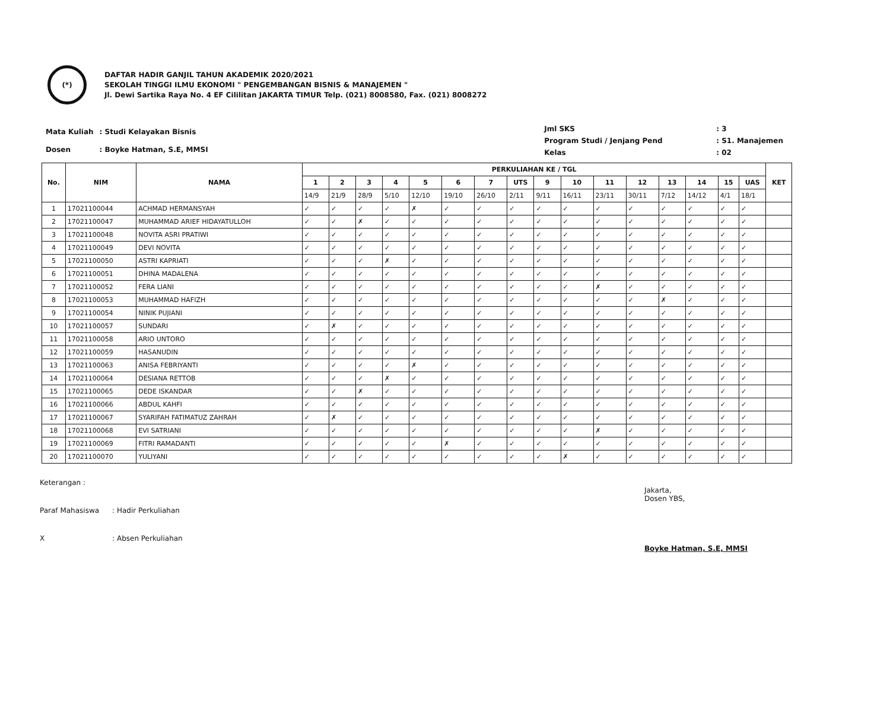(*)
DAFTAR HADIR GANJIL TAHUN AKADEMIK 2020/2021
SEKOLAH TINGGI ILMU EKONOMI " PENGEMBANGAN BISNIS & MANAJEMEN "
Jl. Dewi Sartika Raya No. 4 EF Cililitan JAKARTA TIMUR Telp. (021) 8008580, Fax. (021) 8008272
| Mata Kuliah | : Studi Kelayakan Bisnis |
| Dosen | : Boyke Hatman, S.E, MMSI |
| Jml SKS | : 3 |
| Program Studi / Jenjang Pend | : S1. Manajemen |
| Kelas | : 02 |
| No. | NIM | NAMA | PERKULIAHAN KE / TGL | | | | | | | | | | | | | | | | KET |
| --- | --- | --- | --- | --- | --- | --- | --- | --- | --- | --- | --- | --- | --- | --- | --- | --- | --- | --- | --- |
| | | | 1 | 2 | 3 | 4 | 5 | 6 | 7 | UTS | 9 | 10 | 11 | 12 | 13 | 14 | 15 | UAS | |
| | | | 14/9 | 21/9 | 28/9 | 5/10 | 12/10 | 19/10 | 26/10 | 2/11 | 9/11 | 16/11 | 23/11 | 30/11 | 7/12 | 14/12 | 4/1 | 18/1 | |
| 1 | 17021100044 | ACHMAD HERMANSYAH | ✓ | ✓ | ✓ | ✓ | ✗ | ✓ | ✓ | ✓ | ✓ | ✓ | ✓ | ✓ | ✓ | ✓ | ✓ | ✓ | |
| 2 | 17021100047 | MUHAMMAD ARIEF HIDAYATULLOH | ✓ | ✓ | ✗ | ✓ | ✓ | ✓ | ✓ | ✓ | ✓ | ✓ | ✓ | ✓ | ✓ | ✓ | ✓ | ✓ | |
| 3 | 17021100048 | NOVITA ASRI PRATIWI | ✓ | ✓ | ✓ | ✓ | ✓ | ✓ | ✓ | ✓ | ✓ | ✓ | ✓ | ✓ | ✓ | ✓ | ✓ | ✓ | |
| 4 | 17021100049 | DEVI NOVITA | ✓ | ✓ | ✓ | ✓ | ✓ | ✓ | ✓ | ✓ | ✓ | ✓ | ✓ | ✓ | ✓ | ✓ | ✓ | ✓ | |
| 5 | 17021100050 | ASTRI KAPRIATI | ✓ | ✓ | ✓ | ✗ | ✓ | ✓ | ✓ | ✓ | ✓ | ✓ | ✓ | ✓ | ✓ | ✓ | ✓ | ✓ | |
| 6 | 17021100051 | DHINA MADALENA | ✓ | ✓ | ✓ | ✓ | ✓ | ✓ | ✓ | ✓ | ✓ | ✓ | ✓ | ✓ | ✓ | ✓ | ✓ | ✓ | |
| 7 | 17021100052 | FERA LIANI | ✓ | ✓ | ✓ | ✓ | ✓ | ✓ | ✓ | ✓ | ✓ | ✓ | ✗ | ✓ | ✓ | ✓ | ✓ | ✓ | |
| 8 | 17021100053 | MUHAMMAD HAFIZH | ✓ | ✓ | ✓ | ✓ | ✓ | ✓ | ✓ | ✓ | ✓ | ✓ | ✓ | ✓ | ✗ | ✓ | ✓ | ✓ | |
| 9 | 17021100054 | NINIK PUJIANI | ✓ | ✓ | ✓ | ✓ | ✓ | ✓ | ✓ | ✓ | ✓ | ✓ | ✓ | ✓ | ✓ | ✓ | ✓ | ✓ | |
| 10 | 17021100057 | SUNDARI | ✓ | ✗ | ✓ | ✓ | ✓ | ✓ | ✓ | ✓ | ✓ | ✓ | ✓ | ✓ | ✓ | ✓ | ✓ | ✓ | |
| 11 | 17021100058 | ARIO UNTORO | ✓ | ✓ | ✓ | ✓ | ✓ | ✓ | ✓ | ✓ | ✓ | ✓ | ✓ | ✓ | ✓ | ✓ | ✓ | ✓ | |
| 12 | 17021100059 | HASANUDIN | ✓ | ✓ | ✓ | ✓ | ✓ | ✓ | ✓ | ✓ | ✓ | ✓ | ✓ | ✓ | ✓ | ✓ | ✓ | ✓ | |
| 13 | 17021100063 | ANISA FEBRIYANTI | ✓ | ✓ | ✓ | ✓ | ✗ | ✓ | ✓ | ✓ | ✓ | ✓ | ✓ | ✓ | ✓ | ✓ | ✓ | ✓ | |
| 14 | 17021100064 | DESIANA RETTOB | ✓ | ✓ | ✓ | ✗ | ✓ | ✓ | ✓ | ✓ | ✓ | ✓ | ✓ | ✓ | ✓ | ✓ | ✓ | ✓ | |
| 15 | 17021100065 | DEDE ISKANDAR | ✓ | ✓ | ✗ | ✓ | ✓ | ✓ | ✓ | ✓ | ✓ | ✓ | ✓ | ✓ | ✓ | ✓ | ✓ | ✓ | |
| 16 | 17021100066 | ABDUL KAHFI | ✓ | ✓ | ✓ | ✓ | ✓ | ✓ | ✓ | ✓ | ✓ | ✓ | ✓ | ✓ | ✓ | ✓ | ✓ | ✓ | |
| 17 | 17021100067 | SYARIFAH FATIMATUZ ZAHRAH | ✓ | ✗ | ✓ | ✓ | ✓ | ✓ | ✓ | ✓ | ✓ | ✓ | ✓ | ✓ | ✓ | ✓ | ✓ | ✓ | |
| 18 | 17021100068 | EVI SATRIANI | ✓ | ✓ | ✓ | ✓ | ✓ | ✓ | ✓ | ✓ | ✓ | ✓ | ✗ | ✓ | ✓ | ✓ | ✓ | ✓ | |
| 19 | 17021100069 | FITRI RAMADANTI | ✓ | ✓ | ✓ | ✓ | ✓ | ✗ | ✓ | ✓ | ✓ | ✓ | ✓ | ✓ | ✓ | ✓ | ✓ | ✓ | |
| 20 | 17021100070 | YULIYANI | ✓ | ✓ | ✓ | ✓ | ✓ | ✓ | ✓ | ✓ | ✓ | ✗ | ✓ | ✓ | ✓ | ✓ | ✓ | ✓ | |
| Keterangan : | |
| Paraf Mahasiswa | : Hadir Perkuliahan |
| X | : Absen Perkuliahan |
Jakarta,
Dosen YBS,
Boyke Hatman, S.E, MMSI